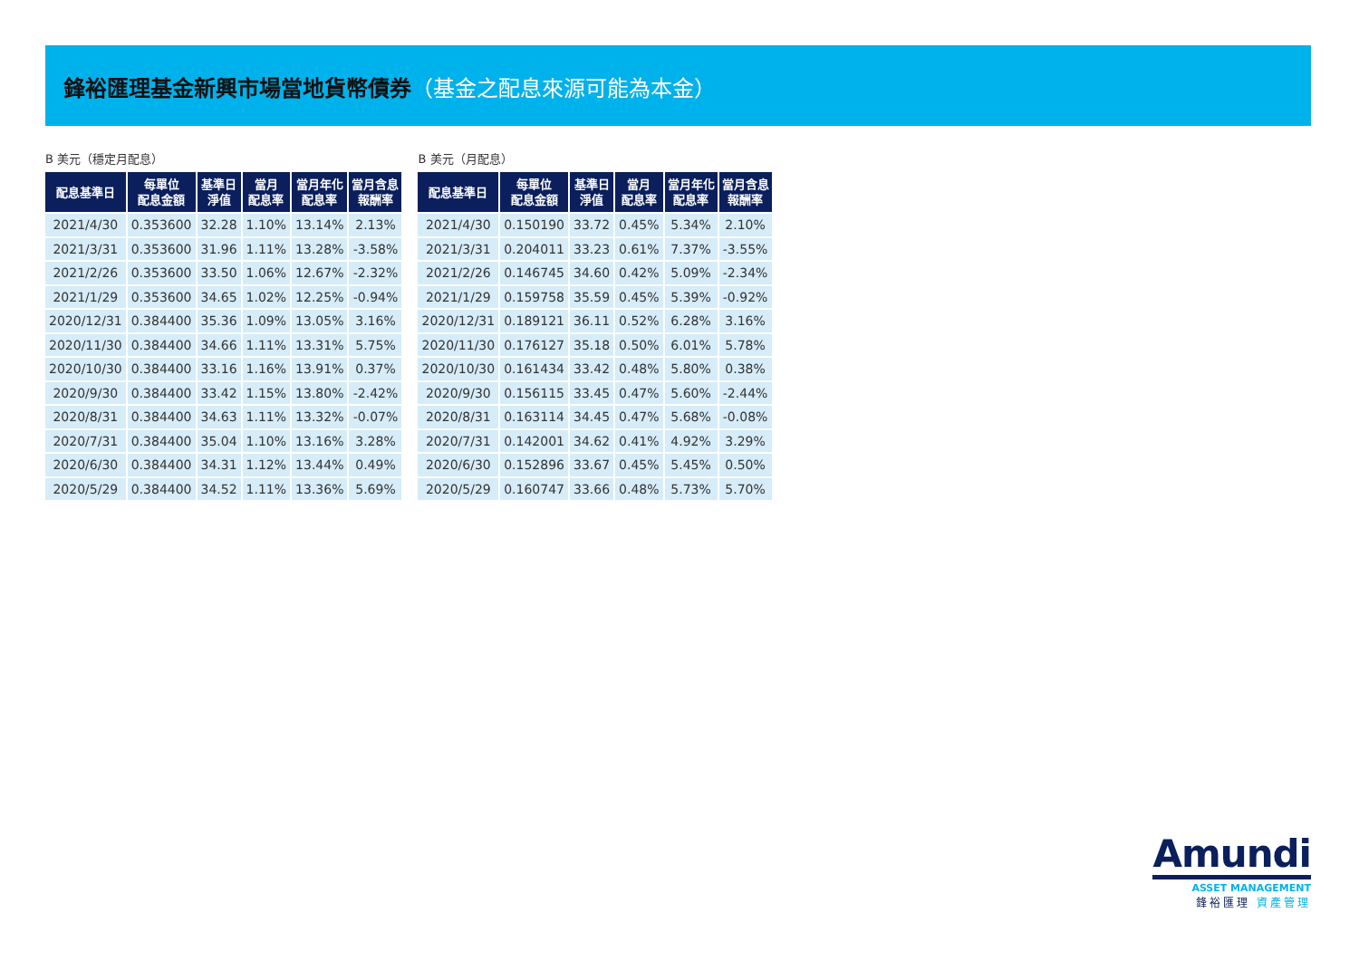鋒裕匯理基金新興市場當地貨幣債券（基金之配息來源可能為本金）
B 美元（穩定月配息）
| 配息基準日 | 每單位 配息金額 | 基準日 淨值 | 當月 配息率 | 當月年化 配息率 | 當月含息 報酬率 |
| --- | --- | --- | --- | --- | --- |
| 2021/4/30 | 0.353600 | 32.28 | 1.10% | 13.14% | 2.13% |
| 2021/3/31 | 0.353600 | 31.96 | 1.11% | 13.28% | -3.58% |
| 2021/2/26 | 0.353600 | 33.50 | 1.06% | 12.67% | -2.32% |
| 2021/1/29 | 0.353600 | 34.65 | 1.02% | 12.25% | -0.94% |
| 2020/12/31 | 0.384400 | 35.36 | 1.09% | 13.05% | 3.16% |
| 2020/11/30 | 0.384400 | 34.66 | 1.11% | 13.31% | 5.75% |
| 2020/10/30 | 0.384400 | 33.16 | 1.16% | 13.91% | 0.37% |
| 2020/9/30 | 0.384400 | 33.42 | 1.15% | 13.80% | -2.42% |
| 2020/8/31 | 0.384400 | 34.63 | 1.11% | 13.32% | -0.07% |
| 2020/7/31 | 0.384400 | 35.04 | 1.10% | 13.16% | 3.28% |
| 2020/6/30 | 0.384400 | 34.31 | 1.12% | 13.44% | 0.49% |
| 2020/5/29 | 0.384400 | 34.52 | 1.11% | 13.36% | 5.69% |
B 美元（月配息）
| 配息基準日 | 每單位 配息金額 | 基準日 淨值 | 當月 配息率 | 當月年化 配息率 | 當月含息 報酬率 |
| --- | --- | --- | --- | --- | --- |
| 2021/4/30 | 0.150190 | 33.72 | 0.45% | 5.34% | 2.10% |
| 2021/3/31 | 0.204011 | 33.23 | 0.61% | 7.37% | -3.55% |
| 2021/2/26 | 0.146745 | 34.60 | 0.42% | 5.09% | -2.34% |
| 2021/1/29 | 0.159758 | 35.59 | 0.45% | 5.39% | -0.92% |
| 2020/12/31 | 0.189121 | 36.11 | 0.52% | 6.28% | 3.16% |
| 2020/11/30 | 0.176127 | 35.18 | 0.50% | 6.01% | 5.78% |
| 2020/10/30 | 0.161434 | 33.42 | 0.48% | 5.80% | 0.38% |
| 2020/9/30 | 0.156115 | 33.45 | 0.47% | 5.60% | -2.44% |
| 2020/8/31 | 0.163114 | 34.45 | 0.47% | 5.68% | -0.08% |
| 2020/7/31 | 0.142001 | 34.62 | 0.41% | 4.92% | 3.29% |
| 2020/6/30 | 0.152896 | 33.67 | 0.45% | 5.45% | 0.50% |
| 2020/5/29 | 0.160747 | 33.66 | 0.48% | 5.73% | 5.70% |
Amundi
ASSET MANAGEMENT
鋒裕匯理 資產管理